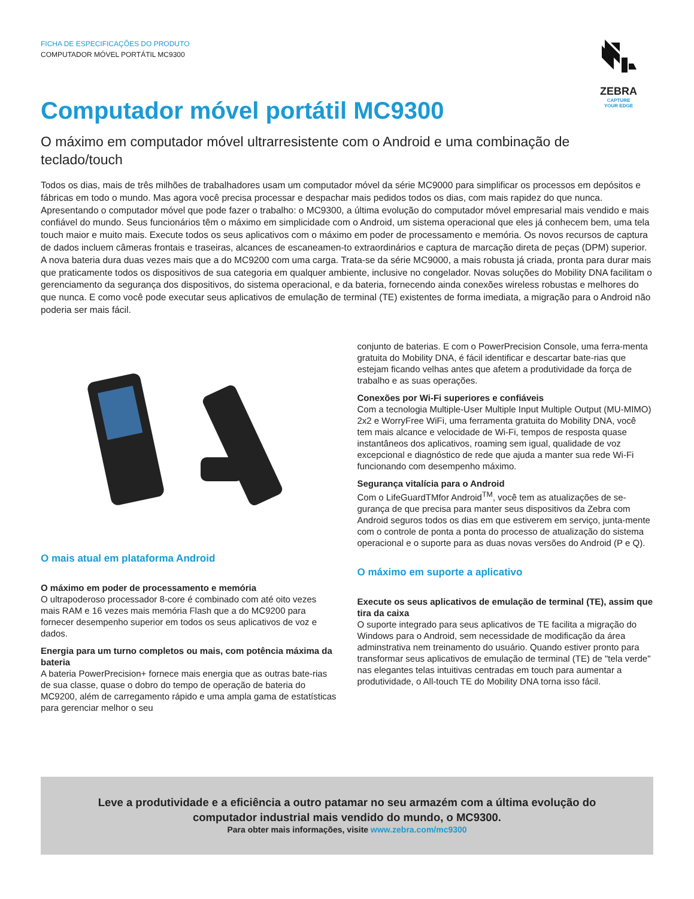FICHA DE ESPECIFICAÇÕES DO PRODUTO
COMPUTADOR MÓVEL PORTÁTIL MC9300
ZEBRA
CAPTURE
YOUR EDGE
Computador móvel portátil MC9300
O máximo em computador móvel ultrarresistente com o Android e uma combinação de teclado/touch
Todos os dias, mais de três milhões de trabalhadores usam um computador móvel da série MC9000 para simplificar os processos em depósitos e fábricas em todo o mundo. Mas agora você precisa processar e despachar mais pedidos todos os dias, com mais rapidez do que nunca. Apresentando o computador móvel que pode fazer o trabalho: o MC9300, a última evolução do computador móvel empresarial mais vendido e mais confiável do mundo. Seus funcionários têm o máximo em simplicidade com o Android, um sistema operacional que eles já conhecem bem, uma tela touch maior e muito mais. Execute todos os seus aplicativos com o máximo em poder de processamento e memória. Os novos recursos de captura de dados incluem câmeras frontais e traseiras, alcances de escaneamen-to extraordinários e captura de marcação direta de peças (DPM) superior. A nova bateria dura duas vezes mais que a do MC9200 com uma carga. Trata-se da série MC9000, a mais robusta já criada, pronta para durar mais que praticamente todos os dispositivos de sua categoria em qualquer ambiente, inclusive no congelador. Novas soluções do Mobility DNA facilitam o gerenciamento da segurança dos dispositivos, do sistema operacional, e da bateria, fornecendo ainda conexões wireless robustas e melhores do que nunca. E como você pode executar seus aplicativos de emulação de terminal (TE) existentes de forma imediata, a migração para o Android não poderia ser mais fácil.
O mais atual em plataforma Android
O máximo em poder de processamento e memória
O ultrapoderoso processador 8-core é combinado com até oito vezes mais RAM e 16 vezes mais memória Flash que a do MC9200 para fornecer desempenho superior em todos os seus aplicativos de voz e dados.
Energia para um turno completos ou mais, com potência máxima da bateria
A bateria PowerPrecision+ fornece mais energia que as outras bate-rias de sua classe, quase o dobro do tempo de operação de bateria do MC9200, além de carregamento rápido e uma ampla gama de estatísticas para gerenciar melhor o seu
conjunto de baterias. E com o PowerPrecision Console, uma ferra-menta gratuita do Mobility DNA, é fácil identificar e descartar bate-rias que estejam ficando velhas antes que afetem a produtividade da força de trabalho e as suas operações.
Conexões por Wi-Fi superiores e confiáveis
Com a tecnologia Multiple-User Multiple Input Multiple Output (MU-MIMO) 2x2 e WorryFree WiFi, uma ferramenta gratuita do Mobility DNA, você tem mais alcance e velocidade de Wi-Fi, tempos de resposta quase instantâneos dos aplicativos, roaming sem igual, qualidade de voz excepcional e diagnóstico de rede que ajuda a manter sua rede Wi-Fi funcionando com desempenho máximo.
Segurança vitalícia para o Android
Com o LifeGuardTMfor Android<sup>TM</sup>, você tem as atualizações de se-gurança de que precisa para manter seus dispositivos da Zebra com Android seguros todos os dias em que estiverem em serviço, junta-mente com o controle de ponta a ponta do processo de atualização do sistema operacional e o suporte para as duas novas versões do Android (P e Q).
O máximo em suporte a aplicativo
Execute os seus aplicativos de emulação de terminal (TE), assim que tira da caixa
O suporte integrado para seus aplicativos de TE facilita a migração do Windows para o Android, sem necessidade de modificação da área adminstrativa nem treinamento do usuário. Quando estiver pronto para transformar seus aplicativos de emulação de terminal (TE) de "tela verde" nas elegantes telas intuitivas centradas em touch para aumentar a produtividade, o All-touch TE do Mobility DNA torna isso fácil.
Leve a produtividade e a eficiência a outro patamar no seu armazém com a última evolução do
computador industrial mais vendido do mundo, o MC9300.
Para obter mais informações, visite www.zebra.com/mc9300